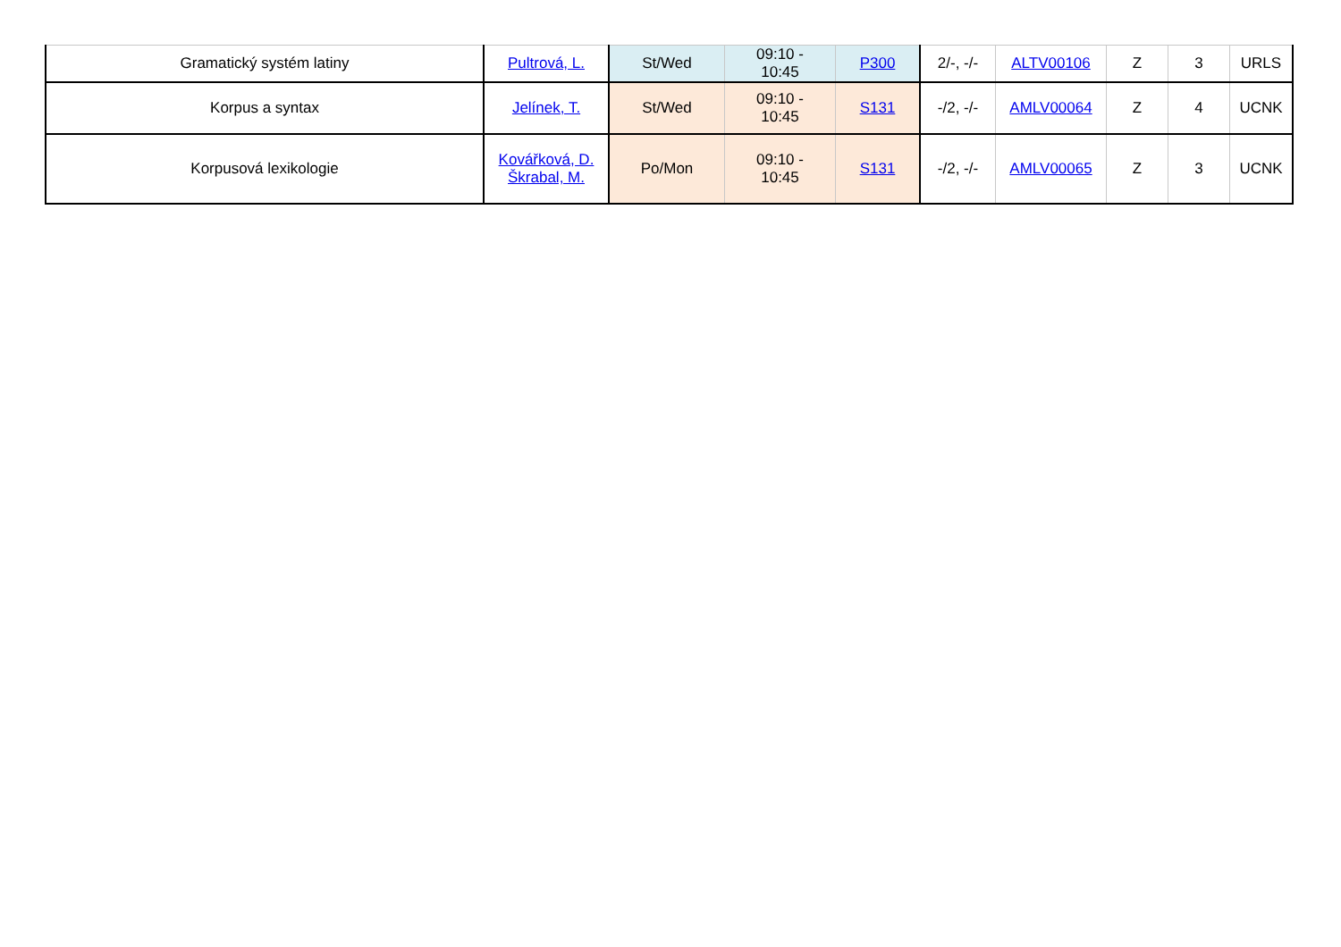| Gramatický systém latiny | Pultrová, L. | St/Wed | 09:10 - 10:45 | P300 | 2/-, -/- | ALTV00106 | Z | 3 | URLS |
| Korpus a syntax | Jelínek, T. | St/Wed | 09:10 - 10:45 | S131 | -/2, -/- | AMLV00064 | Z | 4 | UCNK |
| Korpusová lexikologie | Kovářková, D. Škrabal, M. | Po/Mon | 09:10 - 10:45 | S131 | -/2, -/- | AMLV00065 | Z | 3 | UCNK |